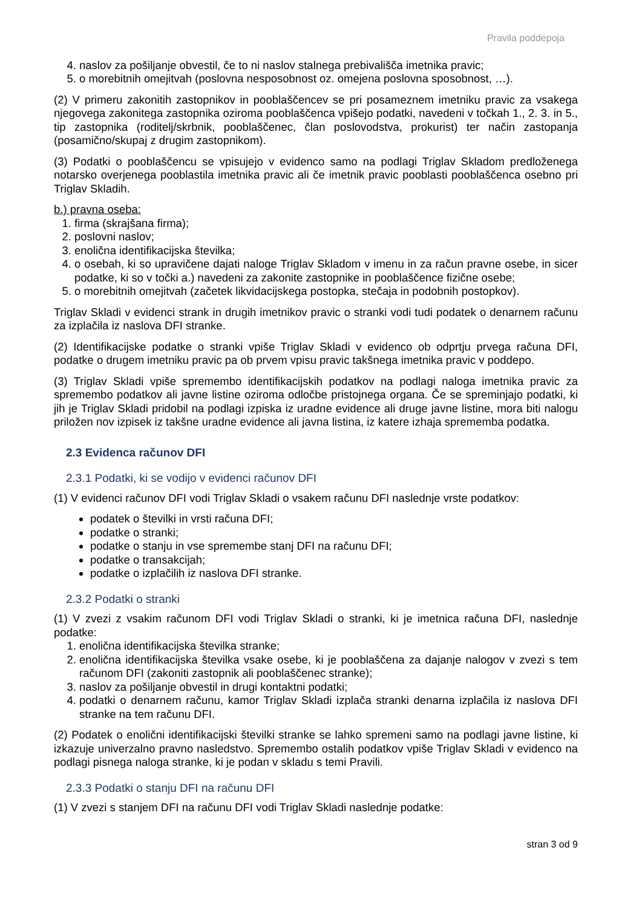Pravila poddepoja
4. naslov za pošiljanje obvestil, če to ni naslov stalnega prebivališča imetnika pravic;
5. o morebitnih omejitvah (poslovna nesposobnost oz. omejena poslovna sposobnost, …).
(2) V primeru zakonitih zastopnikov in pooblaščencev se pri posameznem imetniku pravic za vsakega njegovega zakonitega zastopnika oziroma pooblaščenca vpišejo podatki, navedeni v točkah 1., 2. 3. in 5., tip zastopnika (roditelj/skrbnik, pooblaščenec, član poslovodstva, prokurist) ter način zastopanja (posamično/skupaj z drugim zastopnikom).
(3) Podatki o pooblaščencu se vpisujejo v evidenco samo na podlagi Triglav Skladom predloženega notarsko overjenega pooblastila imetnika pravic ali če imetnik pravic pooblasti pooblaščenca osebno pri Triglav Skladih.
b.) pravna oseba:
1. firma (skrajšana firma);
2. poslovni naslov;
3. enolična identifikacijska številka;
4. o osebah, ki so upravičene dajati naloge Triglav Skladom v imenu in za račun pravne osebe, in sicer podatke, ki so v točki a.) navedeni za zakonite zastopnike in pooblaščence fizične osebe;
5. o morebitnih omejitvah (začetek likvidacijskega postopka, stečaja in podobnih postopkov).
Triglav Skladi v evidenci strank in drugih imetnikov pravic o stranki vodi tudi podatek o denarnem računu za izplačila iz naslova DFI stranke.
(2) Identifikacijske podatke o stranki vpiše Triglav Skladi v evidenco ob odprtju prvega računa DFI, podatke o drugem imetniku pravic pa ob prvem vpisu pravic takšnega imetnika pravic v poddepo.
(3) Triglav Skladi vpiše spremembo identifikacijskih podatkov na podlagi naloga imetnika pravic za spremembo podatkov ali javne listine oziroma odločbe pristojnega organa. Če se spreminjajo podatki, ki jih je Triglav Skladi pridobil na podlagi izpiska iz uradne evidence ali druge javne listine, mora biti nalogu priložen nov izpisek iz takšne uradne evidence ali javna listina, iz katere izhaja sprememba podatka.
2.3 Evidenca računov DFI
2.3.1 Podatki, ki se vodijo v evidenci računov DFI
(1) V evidenci računov DFI vodi Triglav Skladi o vsakem računu DFI naslednje vrste podatkov:
podatek o številki in vrsti računa DFI;
podatke o stranki;
podatke o stanju in vse spremembe stanj DFI na računu DFI;
podatke o transakcijah;
podatke o izplačilih iz naslova DFI stranke.
2.3.2 Podatki o stranki
(1) V zvezi z vsakim računom DFI vodi Triglav Skladi o stranki, ki je imetnica računa DFI, naslednje podatke:
1. enolična identifikacijska številka stranke;
2. enolična identifikacijska številka vsake osebe, ki je pooblaščena za dajanje nalogov v zvezi s tem računom DFI (zakoniti zastopnik ali pooblaščenec stranke);
3. naslov za pošiljanje obvestil in drugi kontaktni podatki;
4. podatki o denarnem računu, kamor Triglav Skladi izplača stranki denarna izplačila iz naslova DFI stranke na tem računu DFI.
(2) Podatek o enolični identifikacijski številki stranke se lahko spremeni samo na podlagi javne listine, ki izkazuje univerzalno pravno nasledstvo. Spremembo ostalih podatkov vpiše Triglav Skladi v evidenco na podlagi pisnega naloga stranke, ki je podan v skladu s temi Pravili.
2.3.3 Podatki o stanju DFI na računu DFI
(1) V zvezi s stanjem DFI na računu DFI vodi Triglav Skladi naslednje podatke:
stran 3 od 9